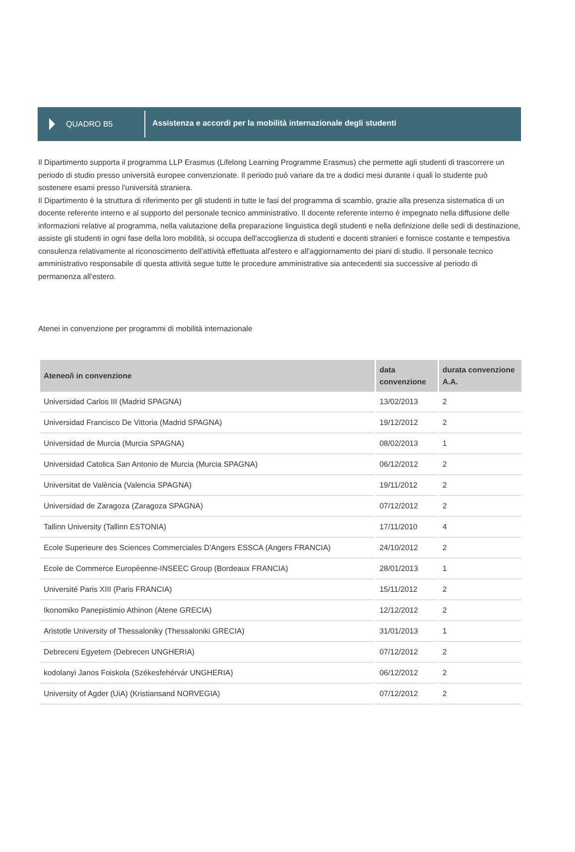QUADRO B5
Assistenza e accordi per la mobilità internazionale degli studenti
Il Dipartimento supporta il programma LLP Erasmus (Lifelong Learning Programme Erasmus) che permette agli studenti di trascorrere un periodo di studio presso università europee convenzionate. Il periodo può variare da tre a dodici mesi durante i quali lo studente può sostenere esami presso l'università straniera.
Il Dipartimento è la struttura di riferimento per gli studenti in tutte le fasi del programma di scambio, grazie alla presenza sistematica di un docente referente interno e al supporto del personale tecnico amministrativo. Il docente referente interno è impegnato nella diffusione delle informazioni relative al programma, nella valutazione della preparazione linguistica degli studenti e nella definizione delle sedi di destinazione, assiste gli studenti in ogni fase della loro mobilità, si occupa dell'accoglienza di studenti e docenti stranieri e fornisce costante e tempestiva consulenza relativamente al riconoscimento dell'attività effettuata all'estero e all'aggiornamento dei piani di studio. Il personale tecnico amministrativo responsabile di questa attività segue tutte le procedure amministrative sia antecedenti sia successive al periodo di permanenza all'estero.
Atenei in convenzione per programmi di mobilità internazionale
| Ateneo/i in convenzione | data convenzione | durata convenzione A.A. |
| --- | --- | --- |
| Universidad Carlos III (Madrid SPAGNA) | 13/02/2013 | 2 |
| Universidad Francisco De Vittoria (Madrid SPAGNA) | 19/12/2012 | 2 |
| Universidad de Murcia (Murcia SPAGNA) | 08/02/2013 | 1 |
| Universidad Catolica San Antonio de Murcia (Murcia SPAGNA) | 06/12/2012 | 2 |
| Universitat de València (Valencia SPAGNA) | 19/11/2012 | 2 |
| Universidad de Zaragoza (Zaragoza SPAGNA) | 07/12/2012 | 2 |
| Tallinn University (Tallinn ESTONIA) | 17/11/2010 | 4 |
| Ecole Superieure des Sciences Commerciales D'Angers ESSCA (Angers FRANCIA) | 24/10/2012 | 2 |
| Ecole de Commerce Europèenne-INSEEC Group (Bordeaux FRANCIA) | 28/01/2013 | 1 |
| Université Paris XIII (Paris FRANCIA) | 15/11/2012 | 2 |
| Ikonomiko Panepistimio Athinon (Atene GRECIA) | 12/12/2012 | 2 |
| Aristotle University of Thessaloniky (Thessaloniki GRECIA) | 31/01/2013 | 1 |
| Debreceni Egyetem (Debrecen UNGHERIA) | 07/12/2012 | 2 |
| kodolanyi Janos Foiskola (Székesfehérvár UNGHERIA) | 06/12/2012 | 2 |
| University of Agder (UiA) (Kristiansand NORVEGIA) | 07/12/2012 | 2 |